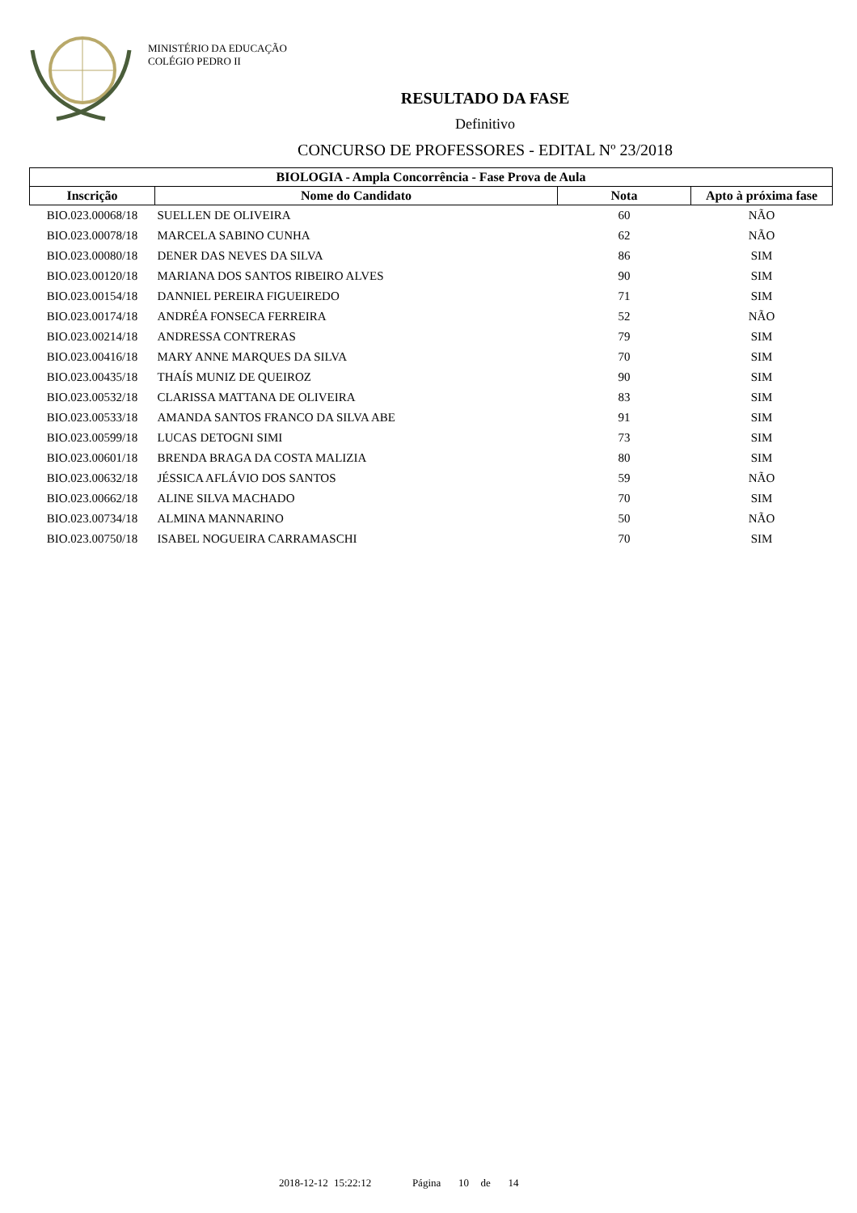MINISTÉRIO DA EDUCAÇÃO
COLÉGIO PEDRO II
RESULTADO DA FASE
Definitivo
CONCURSO DE PROFESSORES - EDITAL Nº 23/2018
| BIOLOGIA - Ampla Concorrência - Fase Prova de Aula | | | |
| --- | --- | --- | --- |
| Inscrição | Nome do Candidato | Nota | Apto à próxima fase |
| BIO.023.00068/18 | SUELLEN DE OLIVEIRA | 60 | NÃO |
| BIO.023.00078/18 | MARCELA SABINO CUNHA | 62 | NÃO |
| BIO.023.00080/18 | DENER DAS NEVES DA SILVA | 86 | SIM |
| BIO.023.00120/18 | MARIANA DOS SANTOS RIBEIRO ALVES | 90 | SIM |
| BIO.023.00154/18 | DANNIEL PEREIRA FIGUEIREDO | 71 | SIM |
| BIO.023.00174/18 | ANDRÉA FONSECA FERREIRA | 52 | NÃO |
| BIO.023.00214/18 | ANDRESSA CONTRERAS | 79 | SIM |
| BIO.023.00416/18 | MARY ANNE MARQUES DA SILVA | 70 | SIM |
| BIO.023.00435/18 | THAÍS MUNIZ DE QUEIROZ | 90 | SIM |
| BIO.023.00532/18 | CLARISSA MATTANA DE OLIVEIRA | 83 | SIM |
| BIO.023.00533/18 | AMANDA SANTOS FRANCO DA SILVA ABE | 91 | SIM |
| BIO.023.00599/18 | LUCAS DETOGNI SIMI | 73 | SIM |
| BIO.023.00601/18 | BRENDA BRAGA DA COSTA MALIZIA | 80 | SIM |
| BIO.023.00632/18 | JÉSSICA AFLÁVIO DOS SANTOS | 59 | NÃO |
| BIO.023.00662/18 | ALINE SILVA MACHADO | 70 | SIM |
| BIO.023.00734/18 | ALMINA MANNARINO | 50 | NÃO |
| BIO.023.00750/18 | ISABEL NOGUEIRA CARRAMASCHI | 70 | SIM |
2018-12-12 15:22:12 Página 10 de 14